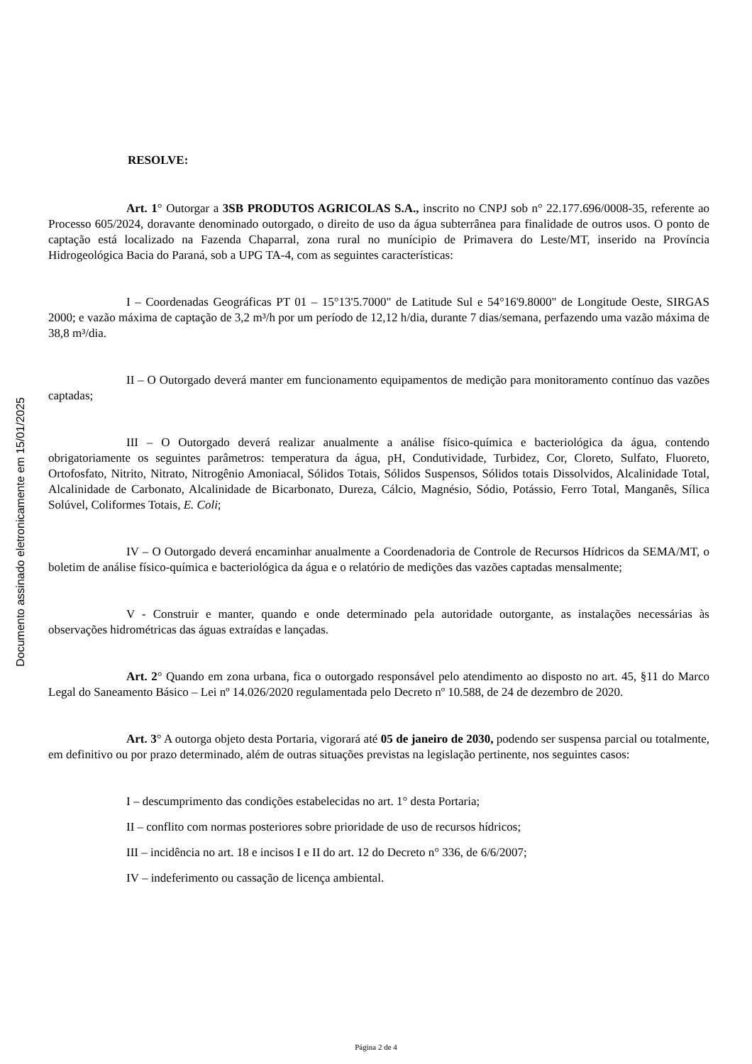Documento assinado eletronicamente em 15/01/2025
RESOLVE:
Art. 1° Outorgar a 3SB PRODUTOS AGRICOLAS S.A., inscrito no CNPJ sob n° 22.177.696/0008-35, referente ao Processo 605/2024, doravante denominado outorgado, o direito de uso da água subterrânea para finalidade de outros usos. O ponto de captação está localizado na Fazenda Chaparral, zona rural no munícipio de Primavera do Leste/MT, inserido na Província Hidrogeológica Bacia do Paraná, sob a UPG TA-4, com as seguintes características:
I – Coordenadas Geográficas PT 01 – 15°13'5.7000" de Latitude Sul e 54°16'9.8000" de Longitude Oeste, SIRGAS 2000; e vazão máxima de captação de 3,2 m³/h por um período de 12,12 h/dia, durante 7 dias/semana, perfazendo uma vazão máxima de 38,8 m³/dia.
II – O Outorgado deverá manter em funcionamento equipamentos de medição para monitoramento contínuo das vazões captadas;
III – O Outorgado deverá realizar anualmente a análise físico-química e bacteriológica da água, contendo obrigatoriamente os seguintes parâmetros: temperatura da água, pH, Condutividade, Turbidez, Cor, Cloreto, Sulfato, Fluoreto, Ortofosfato, Nitrito, Nitrato, Nitrogênio Amoniacal, Sólidos Totais, Sólidos Suspensos, Sólidos totais Dissolvidos, Alcalinidade Total, Alcalinidade de Carbonato, Alcalinidade de Bicarbonato, Dureza, Cálcio, Magnésio, Sódio, Potássio, Ferro Total, Manganês, Sílica Solúvel, Coliformes Totais, E. Coli;
IV – O Outorgado deverá encaminhar anualmente a Coordenadoria de Controle de Recursos Hídricos da SEMA/MT, o boletim de análise físico-química e bacteriológica da água e o relatório de medições das vazões captadas mensalmente;
V - Construir e manter, quando e onde determinado pela autoridade outorgante, as instalações necessárias às observações hidrométricas das águas extraídas e lançadas.
Art. 2° Quando em zona urbana, fica o outorgado responsável pelo atendimento ao disposto no art. 45, §11 do Marco Legal do Saneamento Básico – Lei nº 14.026/2020 regulamentada pelo Decreto nº 10.588, de 24 de dezembro de 2020.
Art. 3° A outorga objeto desta Portaria, vigorará até 05 de janeiro de 2030, podendo ser suspensa parcial ou totalmente, em definitivo ou por prazo determinado, além de outras situações previstas na legislação pertinente, nos seguintes casos:
I – descumprimento das condições estabelecidas no art. 1° desta Portaria;
II – conflito com normas posteriores sobre prioridade de uso de recursos hídricos;
III – incidência no art. 18 e incisos I e II do art. 12 do Decreto n° 336, de 6/6/2007;
IV – indeferimento ou cassação de licença ambiental.
Página 2 de 4